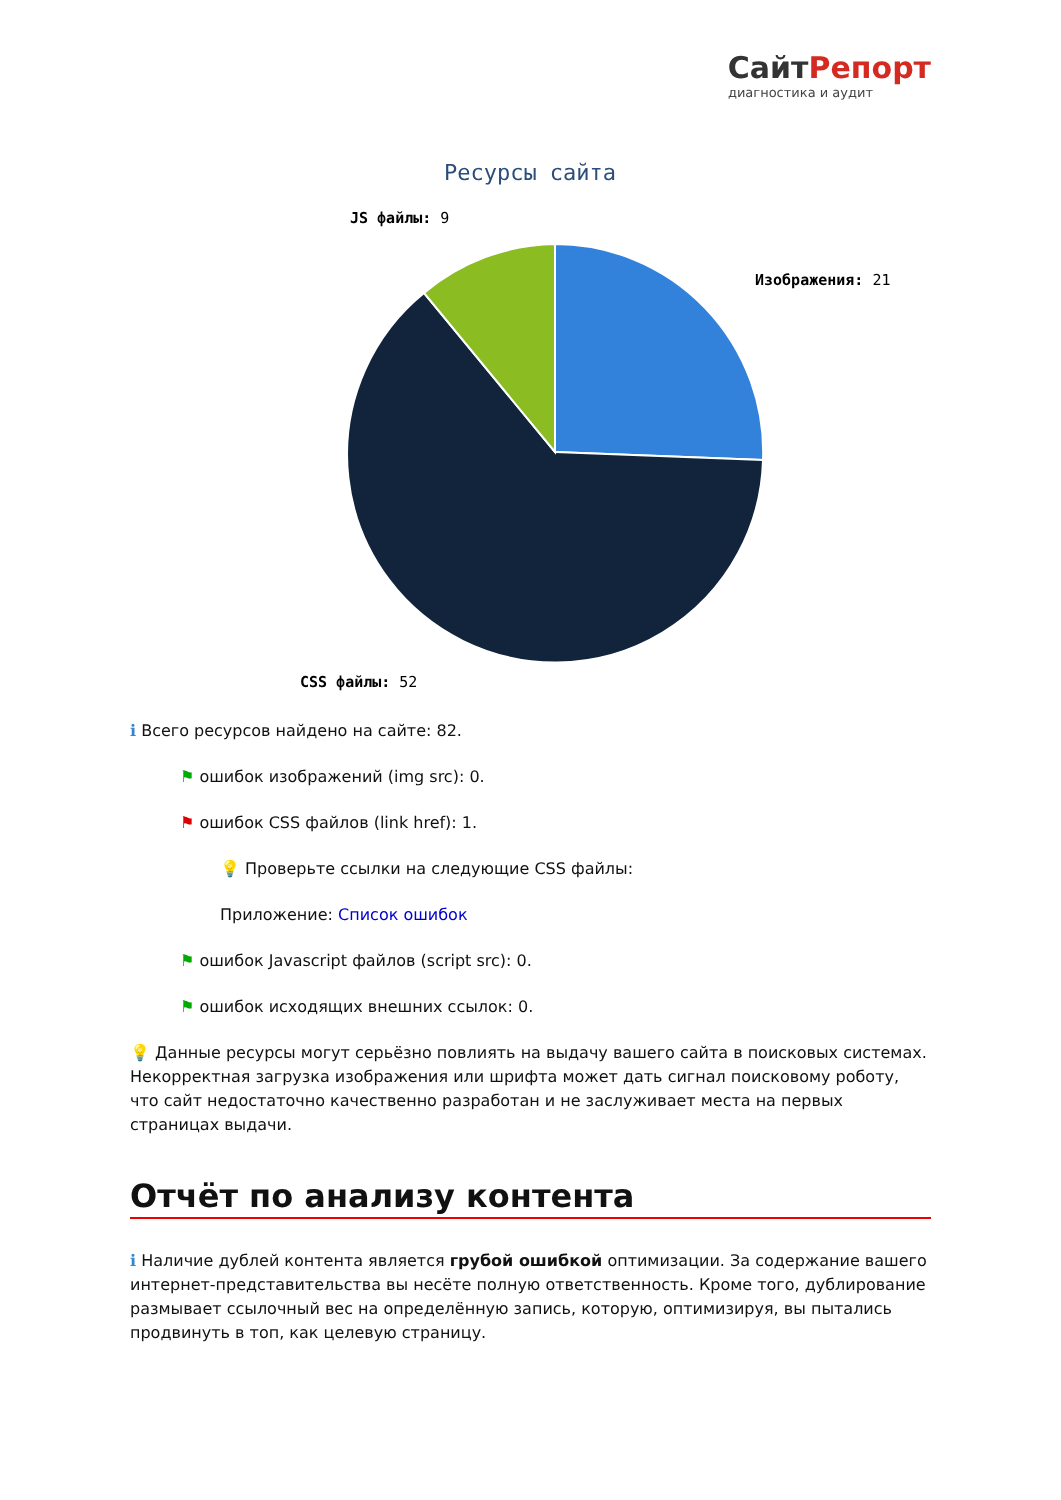СайтРепорт
диагностика и аудит
Ресурсы сайта
Изображения: 21
JS файлы: 9
CSS файлы: 52
ℹ Всего ресурсов найдено на сайте: 82.
⚑ ошибок изображений (img src): 0.
⚑ ошибок CSS файлов (link href): 1.
💡 Проверьте ссылки на следующие CSS файлы:
Приложение: Список ошибок
⚑ ошибок Javascript файлов (script src): 0.
⚑ ошибок исходящих внешних ссылок: 0.
💡 Данные ресурсы могут серьёзно повлиять на выдачу вашего сайта в поисковых системах. Некорректная загрузка изображения или шрифта может дать сигнал поисковому роботу, что сайт недостаточно качественно разработан и не заслуживает места на первых страницах выдачи.
Отчёт по анализу контента
ℹ Наличие дублей контента является грубой ошибкой оптимизации. За содержание вашего интернет-представительства вы несёте полную ответственность. Кроме того, дублирование размывает ссылочный вес на определённую запись, которую, оптимизируя, вы пытались продвинуть в топ, как целевую страницу.